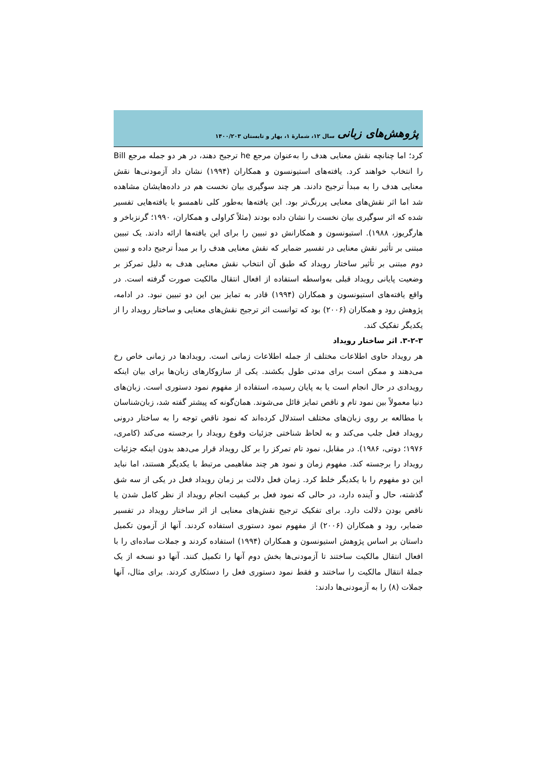پژوهش‌های زبانی سال ۱۲، شمارۀ ۱، بهار و تابستان ۱۴۰۰/۲۰۳
کرد؛ اما چنانچه نقش معنایی هدف را به‌عنوان مرجع he ترجیح دهند، در هر دو جمله مرجع Bill را انتخاب خواهند کرد. یافته‌های استیونسون و همکاران (۱۹۹۴) نشان داد آزمودنی‌ها نقش معنایی هدف را به مبدأ ترجیح دادند. هر چند سوگیری بیان نخست هم در داده‌هایشان مشاهده شد اما اثر نقش‌های معنایی پررنگ‌تر بود. این یافته‌ها به‌طور کلی ناهمسو با یافته‌هایی تفسیر شده که اثر سوگیری بیان نخست را نشان داده بودند (مثلاً کراولی و همکاران، ۱۹۹۰؛ گرنزباخر و هارگریوز، ۱۹۸۸). استیونسون و همکارانش دو تبیین را برای این یافته‌ها ارائه دادند. یک تبیین مبتنی بر تأثیر نقش معنایی در تفسیر ضمایر که نقش معنایی هدف را بر مبدأ ترجیح داده و تبیین دوم مبتنی بر تأثیر ساختار رویداد که طبق آن انتخاب نقش معنایی هدف به دلیل تمرکز بر وضعیت پایانی رویداد قبلی به‌واسطه استفاده از افعال انتقال مالکیت صورت گرفته است. در واقع یافته‌های استیونسون و همکاران (۱۹۹۴) قادر به تمایز بین این دو تبیین نبود. در ادامه، پژوهش رود و همکاران (۲۰۰۶) بود که توانست اثر ترجیح نقش‌های معنایی و ساختار رویداد را از یکدیگر تفکیک کند.
۳-۲-۳. اثر ساختار رویداد
هر رویداد حاوی اطلاعات مختلف از جمله اطلاعات زمانی است. رویدادها در زمانی خاص رخ می‌دهند و ممکن است برای مدتی طول بکشند. یکی از سازوکارهای زبان‌ها برای بیان اینکه رویدادی در حال انجام است یا به پایان رسیده، استفاده از مفهوم نمود دستوری است. زبان‌های دنیا معمولاً بین نمود تام و ناقص تمایز قائل می‌شوند. همان‌گونه که پیشتر گفته شد، زبان‌شناسان با مطالعه بر روی زبان‌های مختلف استدلال کرده‌اند که نمود ناقص توجه را به ساختار درونی رویداد فعل جلب می‌کند و به لحاظ شناختی جزئیات وقوع رویداد را برجسته می‌کند (کامری، ۱۹۷۶؛ دوتی، ۱۹۸۶). در مقابل، نمود تام تمرکز را بر کل رویداد قرار می‌دهد بدون اینکه جزئیات رویداد را برجسته کند. مفهوم زمان و نمود هر چند مفاهیمی مرتبط با یکدیگر هستند، اما نباید این دو مفهوم را با یکدیگر خلط کرد. زمان فعل دلالت بر زمان رویداد فعل در یکی از سه شق گذشته، حال و آینده دارد، در حالی که نمود فعل بر کیفیت انجام رویداد از نظر کامل شدن یا ناقص بودن دلالت دارد. برای تفکیک ترجیح نقش‌های معنایی از اثر ساختار رویداد در تفسیر ضمایر، رود و همکاران (۲۰۰۶) از مفهوم نمود دستوری استفاده کردند. آنها از آزمون تکمیل داستان بر اساس پژوهش استیونسون و همکاران (۱۹۹۴) استفاده کردند و جملات ساده‌ای را با افعال انتقال مالکیت ساختند تا آزمودنی‌ها بخش دوم آنها را تکمیل کنند. آنها دو نسخه از یک جملهٔ انتقال مالکیت را ساختند و فقط نمود دستوری فعل را دستکاری کردند. برای مثال، آنها جملات (۸) را به آزمودنی‌ها دادند: